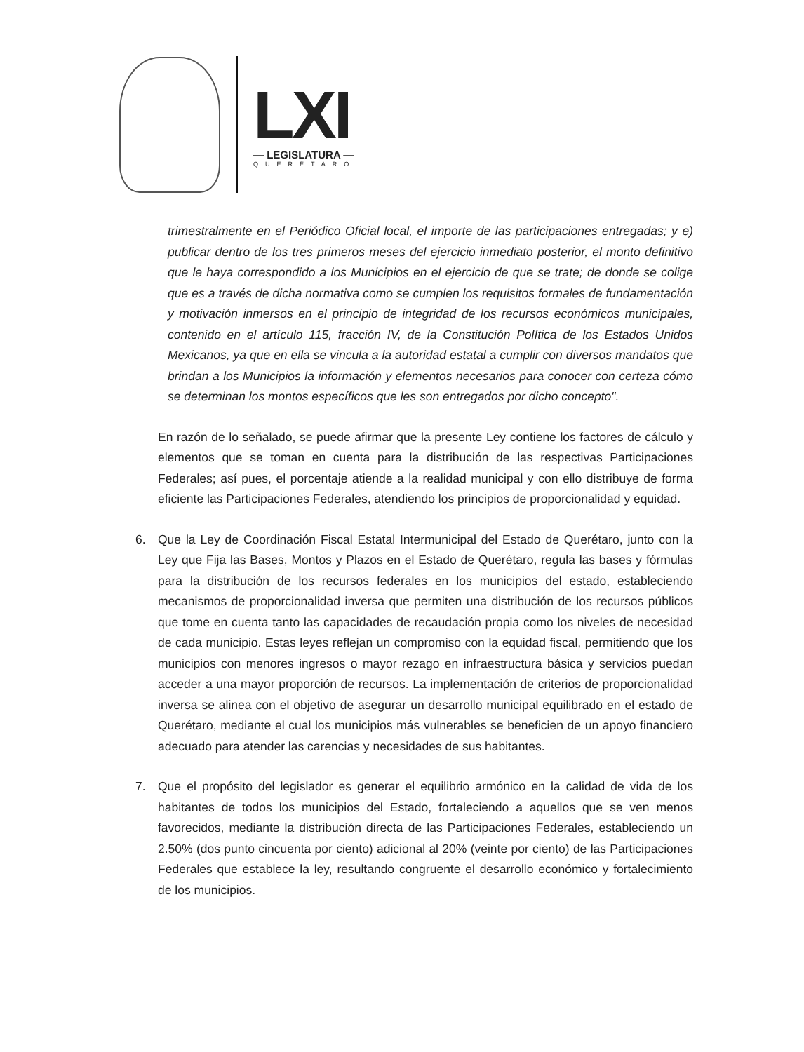LXI
— LEGISLATURA —
QUERÉTARO
trimestralmente en el Periódico Oficial local, el importe de las participaciones entregadas; y e) publicar dentro de los tres primeros meses del ejercicio inmediato posterior, el monto definitivo que le haya correspondido a los Municipios en el ejercicio de que se trate; de donde se colige que es a través de dicha normativa como se cumplen los requisitos formales de fundamentación y motivación inmersos en el principio de integridad de los recursos económicos municipales, contenido en el artículo 115, fracción IV, de la Constitución Política de los Estados Unidos Mexicanos, ya que en ella se vincula a la autoridad estatal a cumplir con diversos mandatos que brindan a los Municipios la información y elementos necesarios para conocer con certeza cómo se determinan los montos específicos que les son entregados por dicho concepto".
En razón de lo señalado, se puede afirmar que la presente Ley contiene los factores de cálculo y elementos que se toman en cuenta para la distribución de las respectivas Participaciones Federales; así pues, el porcentaje atiende a la realidad municipal y con ello distribuye de forma eficiente las Participaciones Federales, atendiendo los principios de proporcionalidad y equidad.
6. Que la Ley de Coordinación Fiscal Estatal Intermunicipal del Estado de Querétaro, junto con la Ley que Fija las Bases, Montos y Plazos en el Estado de Querétaro, regula las bases y fórmulas para la distribución de los recursos federales en los municipios del estado, estableciendo mecanismos de proporcionalidad inversa que permiten una distribución de los recursos públicos que tome en cuenta tanto las capacidades de recaudación propia como los niveles de necesidad de cada municipio. Estas leyes reflejan un compromiso con la equidad fiscal, permitiendo que los municipios con menores ingresos o mayor rezago en infraestructura básica y servicios puedan acceder a una mayor proporción de recursos. La implementación de criterios de proporcionalidad inversa se alinea con el objetivo de asegurar un desarrollo municipal equilibrado en el estado de Querétaro, mediante el cual los municipios más vulnerables se beneficien de un apoyo financiero adecuado para atender las carencias y necesidades de sus habitantes.
7. Que el propósito del legislador es generar el equilibrio armónico en la calidad de vida de los habitantes de todos los municipios del Estado, fortaleciendo a aquellos que se ven menos favorecidos, mediante la distribución directa de las Participaciones Federales, estableciendo un 2.50% (dos punto cincuenta por ciento) adicional al 20% (veinte por ciento) de las Participaciones Federales que establece la ley, resultando congruente el desarrollo económico y fortalecimiento de los municipios.